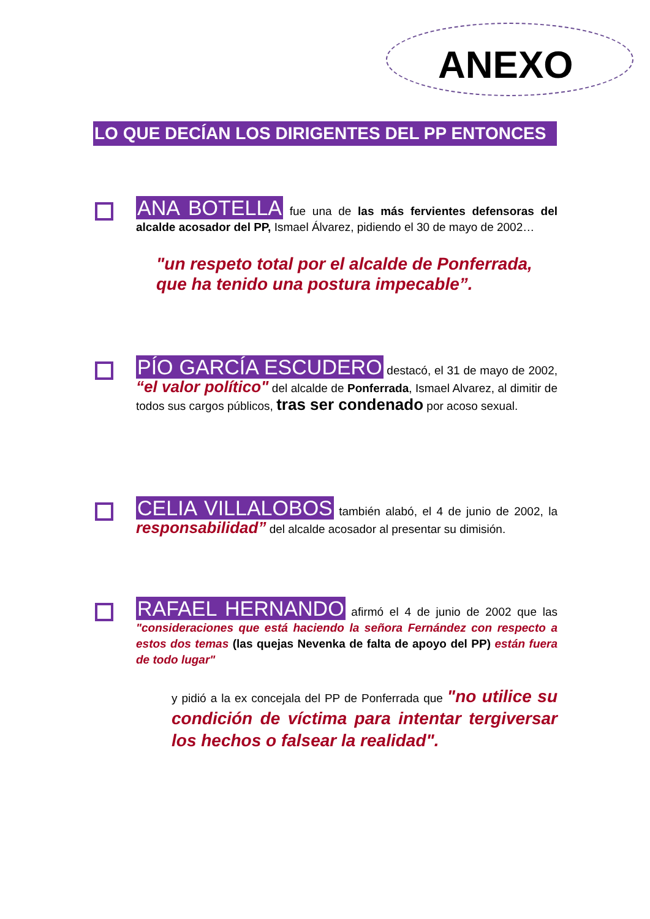ANEXO
LO QUE DECÍAN LOS DIRIGENTES DEL PP ENTONCES
ANA BOTELLA fue una de las más fervientes defensoras del alcalde acosador del PP, Ismael Álvarez, pidiendo el 30 de mayo de 2002…
"un respeto total por el alcalde de Ponferrada, que ha tenido una postura impecable”.
PÍO GARCÍA ESCUDERO destacó, el 31 de mayo de 2002, “el valor político" del alcalde de Ponferrada, Ismael Alvarez, al dimitir de todos sus cargos públicos, tras ser condenado por acoso sexual.
CELIA VILLALOBOS también alabó, el 4 de junio de 2002, la responsabilidad” del alcalde acosador al presentar su dimisión.
RAFAEL HERNANDO afirmó el 4 de junio de 2002 que las "consideraciones que está haciendo la señora Fernández con respecto a estos dos temas (las quejas Nevenka de falta de apoyo del PP) están fuera de todo lugar"
y pidió a la ex concejala del PP de Ponferrada que "no utilice su condición de víctima para intentar tergiversar los hechos o falsear la realidad".